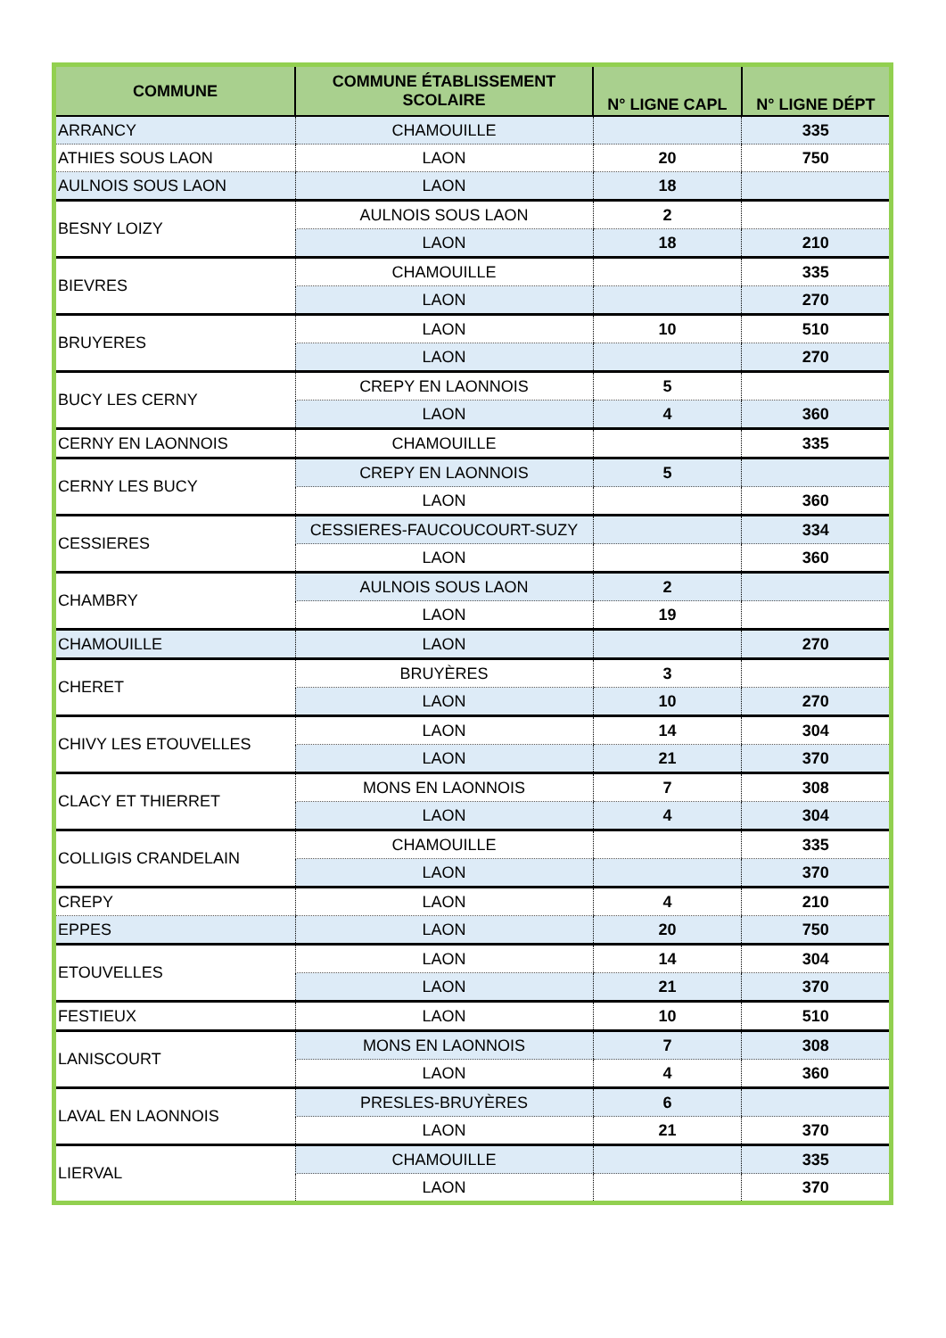| COMMUNE | COMMUNE ÉTABLISSEMENT SCOLAIRE | N° LIGNE CAPL | N° LIGNE DÉPT |
| --- | --- | --- | --- |
| ARRANCY | CHAMOUILLE | | 335 |
| ATHIES SOUS LAON | LAON | 20 | 750 |
| AULNOIS SOUS LAON | LAON | 18 | |
| BESNY LOIZY | AULNOIS SOUS LAON | 2 | |
| | LAON | 18 | 210 |
| BIEVRES | CHAMOUILLE | | 335 |
| | LAON | | 270 |
| BRUYERES | LAON | 10 | 510 |
| | LAON | | 270 |
| BUCY LES CERNY | CREPY EN LAONNOIS | 5 | |
| | LAON | 4 | 360 |
| CERNY EN LAONNOIS | CHAMOUILLE | | 335 |
| CERNY LES BUCY | CREPY EN LAONNOIS | 5 | |
| | LAON | | 360 |
| CESSIERES | CESSIERES-FAUCOUCOURT-SUZY | | 334 |
| | LAON | | 360 |
| CHAMBRY | AULNOIS SOUS LAON | 2 | |
| | LAON | 19 | |
| CHAMOUILLE | LAON | | 270 |
| CHERET | BRUYÈRES | 3 | |
| | LAON | 10 | 270 |
| CHIVY LES ETOUVELLES | LAON | 14 | 304 |
| | LAON | 21 | 370 |
| CLACY ET THIERRET | MONS EN LAONNOIS | 7 | 308 |
| | LAON | 4 | 304 |
| COLLIGIS CRANDELAIN | CHAMOUILLE | | 335 |
| | LAON | | 370 |
| CREPY | LAON | 4 | 210 |
| EPPES | LAON | 20 | 750 |
| ETOUVELLES | LAON | 14 | 304 |
| | LAON | 21 | 370 |
| FESTIEUX | LAON | 10 | 510 |
| LANISCOURT | MONS EN LAONNOIS | 7 | 308 |
| | LAON | 4 | 360 |
| LAVAL EN LAONNOIS | PRESLES-BRUYÈRES | 6 | |
| | LAON | 21 | 370 |
| LIERVAL | CHAMOUILLE | | 335 |
| | LAON | | 370 |